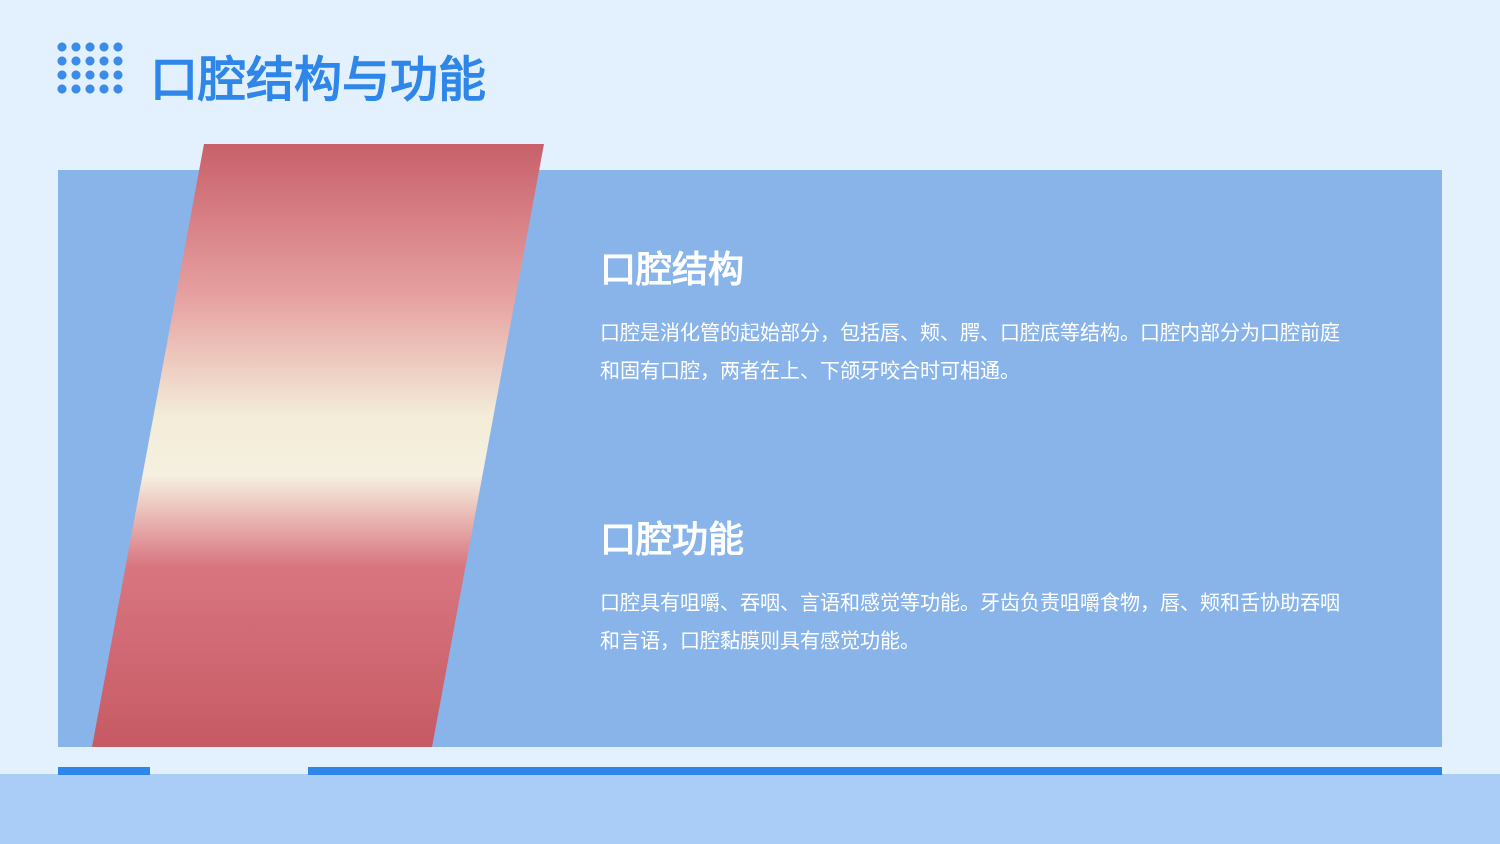口腔结构与功能
口腔结构
口腔是消化管的起始部分，包括唇、颊、腭、口腔底等结构。口腔内部分为口腔前庭和固有口腔，两者在上、下颌牙咬合时可相通。
口腔功能
口腔具有咀嚼、吞咽、言语和感觉等功能。牙齿负责咀嚼食物，唇、颊和舌协助吞咽和言语，口腔黏膜则具有感觉功能。